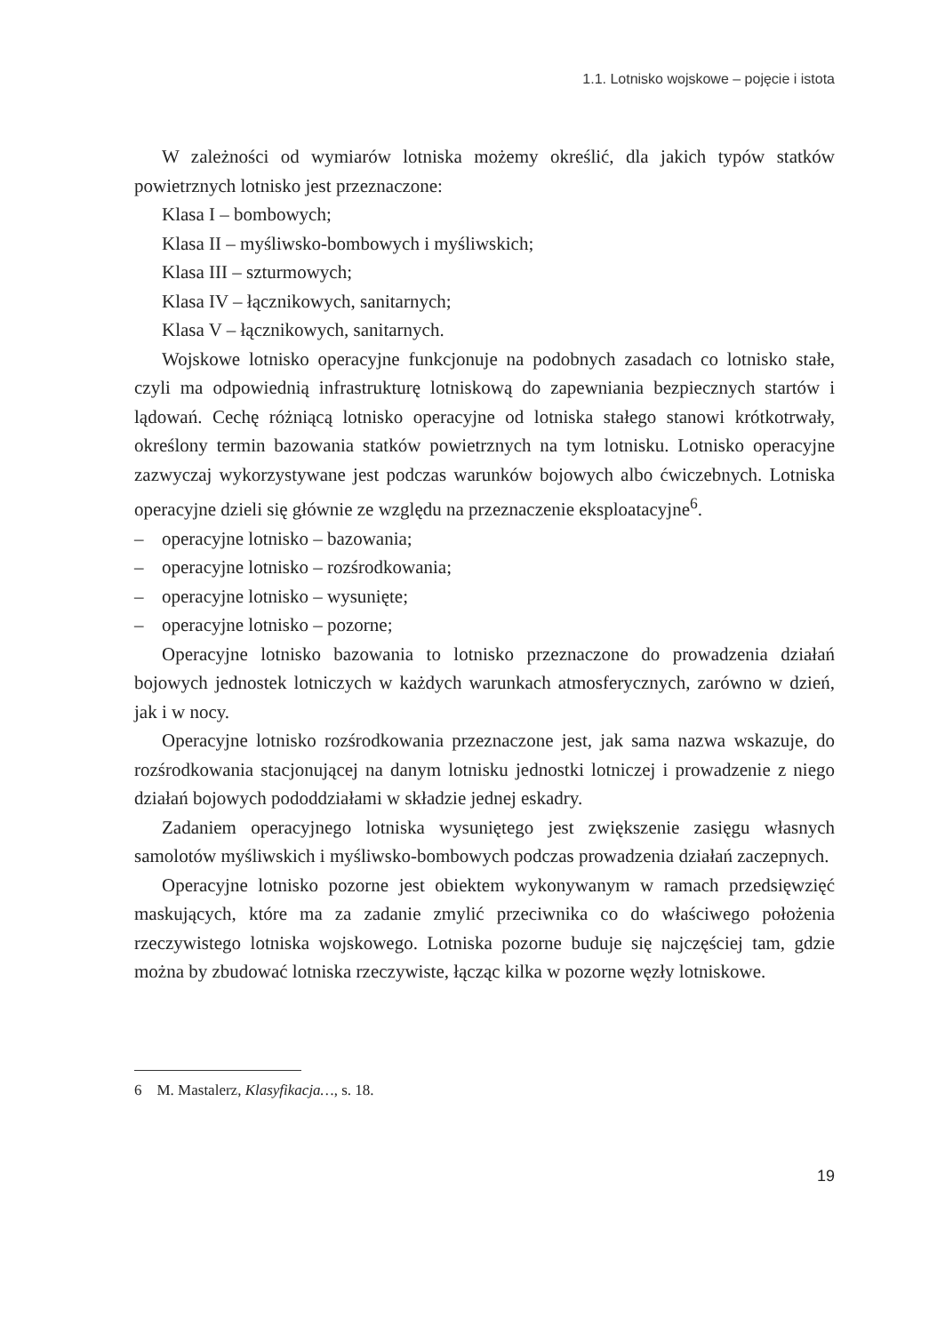1.1. Lotnisko wojskowe – pojęcie i istota
W zależności od wymiarów lotniska możemy określić, dla jakich typów statków powietrznych lotnisko jest przeznaczone:
Klasa I – bombowych;
Klasa II – myśliwsko-bombowych i myśliwskich;
Klasa III – szturmowych;
Klasa IV – łącznikowych, sanitarnych;
Klasa V – łącznikowych, sanitarnych.
Wojskowe lotnisko operacyjne funkcjonuje na podobnych zasadach co lotnisko stałe, czyli ma odpowiednią infrastrukturę lotniskową do zapewniania bezpiecznych startów i lądowań. Cechę różniącą lotnisko operacyjne od lotniska stałego stanowi krótkotrwały, określony termin bazowania statków powietrznych na tym lotnisku. Lotnisko operacyjne zazwyczaj wykorzystywane jest podczas warunków bojowych albo ćwiczebnych. Lotniska operacyjne dzieli się głównie ze względu na przeznaczenie eksploatacyjne<sup>6</sup>.
– operacyjne lotnisko – bazowania;
– operacyjne lotnisko – rozśrodkowania;
– operacyjne lotnisko – wysunięte;
– operacyjne lotnisko – pozorne;
Operacyjne lotnisko bazowania to lotnisko przeznaczone do prowadzenia działań bojowych jednostek lotniczych w każdych warunkach atmosferycznych, zarówno w dzień, jak i w nocy.
Operacyjne lotnisko rozśrodkowania przeznaczone jest, jak sama nazwa wskazuje, do rozśrodkowania stacjonującej na danym lotnisku jednostki lotniczej i prowadzenie z niego działań bojowych pododdziałami w składzie jednej eskadry.
Zadaniem operacyjnego lotniska wysuniętego jest zwiększenie zasięgu własnych samolotów myśliwskich i myśliwsko-bombowych podczas prowadzenia działań zaczepnych.
Operacyjne lotnisko pozorne jest obiektem wykonywanym w ramach przedsięwzięć maskujących, które ma za zadanie zmylić przeciwnika co do właściwego położenia rzeczywistego lotniska wojskowego. Lotniska pozorne buduje się najczęściej tam, gdzie można by zbudować lotniska rzeczywiste, łącząc kilka w pozorne węzły lotniskowe.
6 M. Mastalerz, Klasyfikacja…, s. 18.
19